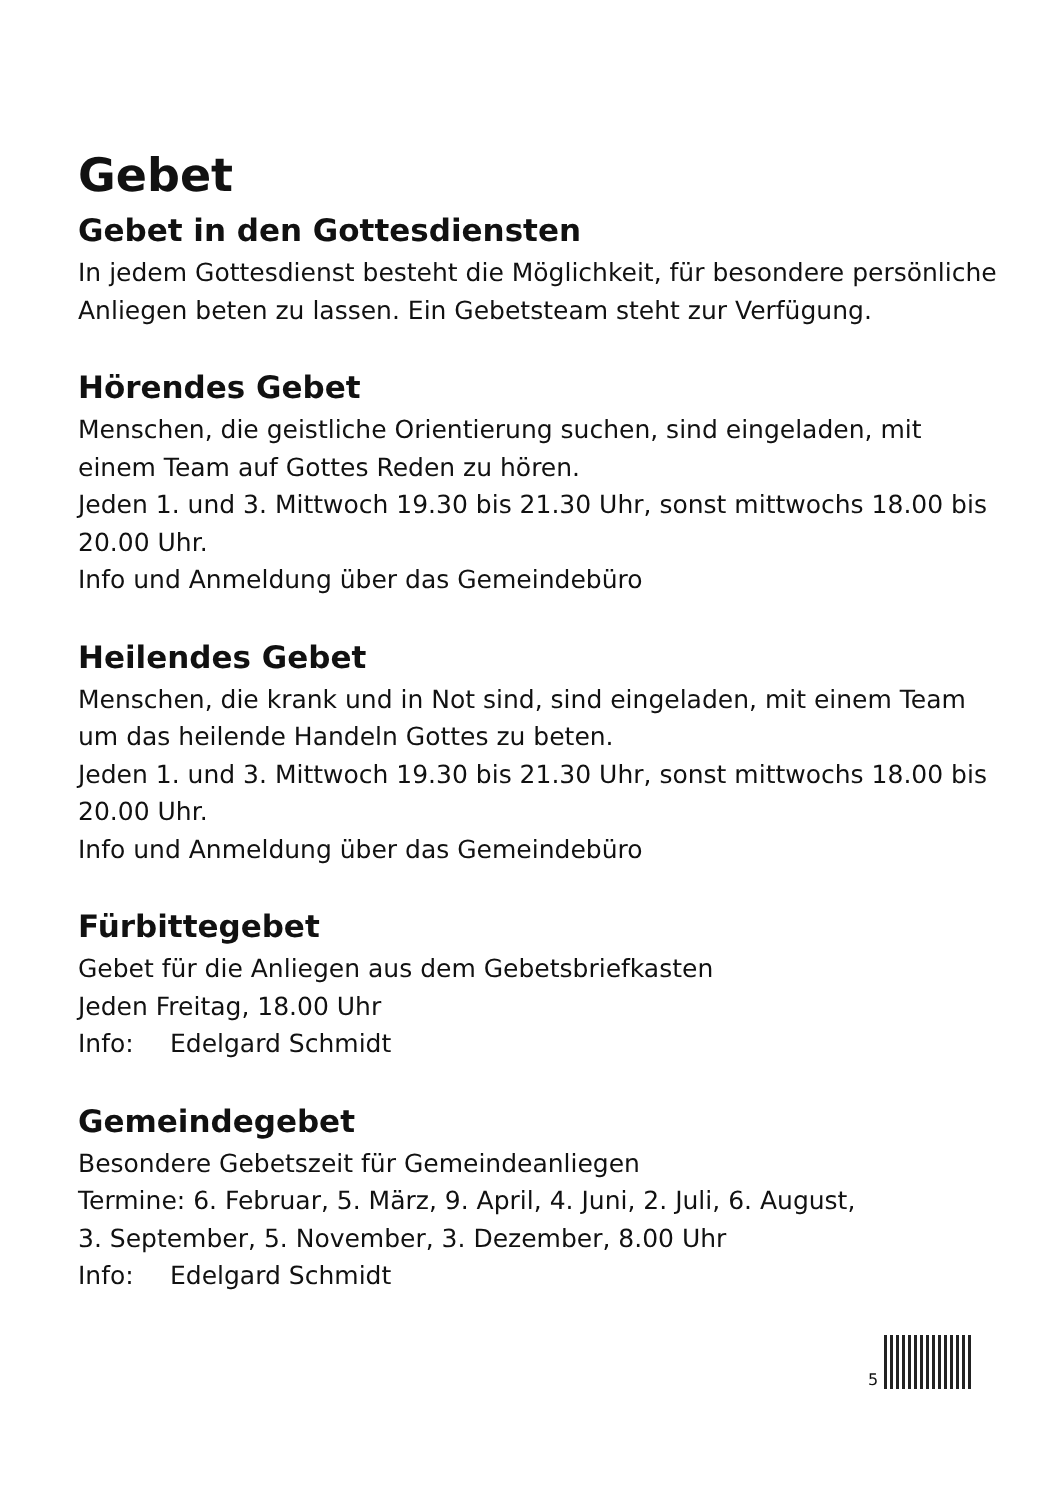Gebet
Gebet in den Gottesdiensten
In jedem Gottesdienst besteht die Möglichkeit, für besondere persönliche Anliegen beten zu lassen. Ein Gebetsteam steht zur Verfügung.
Hörendes Gebet
Menschen, die geistliche Orientierung suchen, sind eingeladen, mit einem Team auf Gottes Reden zu hören.
Jeden 1. und 3. Mittwoch 19.30 bis 21.30 Uhr, sonst mittwochs 18.00 bis 20.00 Uhr.
Info und Anmeldung über das Gemeindebüro
Heilendes Gebet
Menschen, die krank und in Not sind, sind eingeladen, mit einem Team um das heilende Handeln Gottes zu beten.
Jeden 1. und 3. Mittwoch 19.30 bis 21.30 Uhr, sonst mittwochs 18.00 bis 20.00 Uhr.
Info und Anmeldung über das Gemeindebüro
Fürbittegebet
Gebet für die Anliegen aus dem Gebetsbriefkasten
Jeden Freitag, 18.00 Uhr
Info: Edelgard Schmidt
Gemeindegebet
Besondere Gebetszeit für Gemeindeanliegen
Termine: 6. Februar, 5. März, 9. April, 4. Juni, 2. Juli, 6. August,
3. September, 5. November, 3. Dezember, 8.00 Uhr
Info: Edelgard Schmidt
5